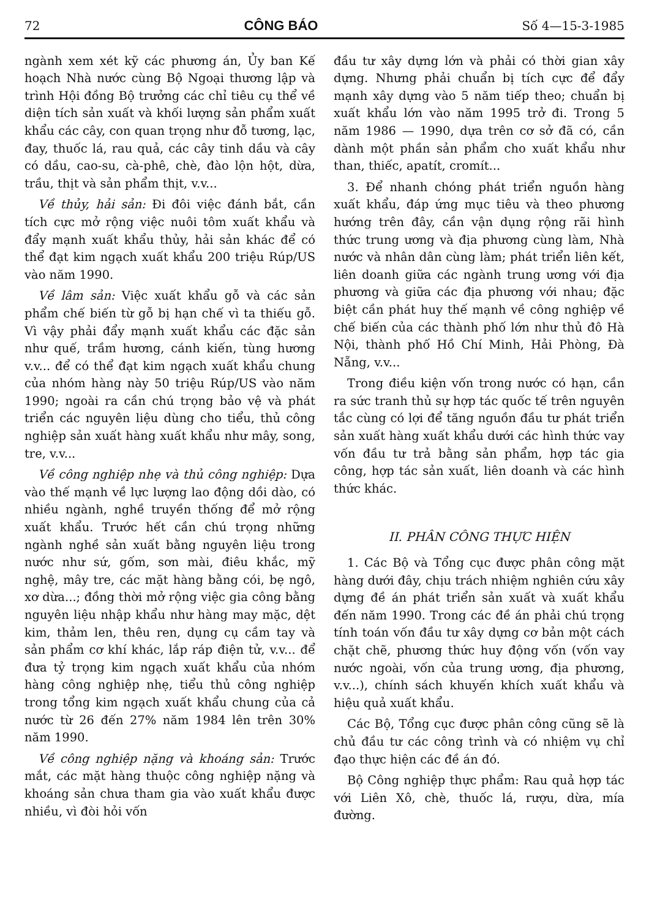72 CÔNG BÁO Số 4—15-3-1985
ngành xem xét kỹ các phương án, Ủy ban Kế hoạch Nhà nước cùng Bộ Ngoại thương lập và trình Hội đồng Bộ trưởng các chỉ tiêu cụ thể về diện tích sản xuất và khối lượng sản phẩm xuất khẩu các cây, con quan trọng như đỗ tương, lạc, đay, thuốc lá, rau quả, các cây tinh dầu và cây có dầu, cao-su, cà-phê, chè, đào lộn hột, dừa, trầu, thịt và sản phẩm thịt, v.v...
Về thủy, hải sản: Đi đôi việc đánh bắt, cần tích cực mở rộng việc nuôi tôm xuất khẩu và đẩy mạnh xuất khẩu thủy, hải sản khác để có thể đạt kim ngạch xuất khẩu 200 triệu Rúp/US vào năm 1990.
Về lâm sản: Việc xuất khẩu gỗ và các sản phẩm chế biến từ gỗ bị hạn chế vì ta thiếu gỗ. Vì vậy phải đẩy mạnh xuất khẩu các đặc sản như quế, trầm hương, cánh kiến, tùng hương v.v... để có thể đạt kim ngạch xuất khẩu chung của nhóm hàng này 50 triệu Rúp/US vào năm 1990; ngoài ra cần chú trọng bảo vệ và phát triển các nguyên liệu dùng cho tiểu, thủ công nghiệp sản xuất hàng xuất khẩu như mây, song, tre, v.v...
Về công nghiệp nhẹ và thủ công nghiệp: Dựa vào thế mạnh về lực lượng lao động dồi dào, có nhiều ngành, nghề truyền thống để mở rộng xuất khẩu. Trước hết cần chú trọng những ngành nghề sản xuất bằng nguyên liệu trong nước như sứ, gốm, sơn mài, điêu khắc, mỹ nghệ, mây tre, các mặt hàng bằng cói, bẹ ngô, xơ dừa...; đồng thời mở rộng việc gia công bằng nguyên liệu nhập khẩu như hàng may mặc, dệt kim, thảm len, thêu ren, dụng cụ cầm tay và sản phẩm cơ khí khác, lắp ráp điện tử, v.v... để đưa tỷ trọng kim ngạch xuất khẩu của nhóm hàng công nghiệp nhẹ, tiểu thủ công nghiệp trong tổng kim ngạch xuất khẩu chung của cả nước từ 26 đến 27% năm 1984 lên trên 30% năm 1990.
Về công nghiệp nặng và khoáng sản: Trước mắt, các mặt hàng thuộc công nghiệp nặng và khoáng sản chưa tham gia vào xuất khẩu được nhiều, vì đòi hỏi vốn
đầu tư xây dựng lớn và phải có thời gian xây dựng. Nhưng phải chuẩn bị tích cực để đẩy mạnh xây dựng vào 5 năm tiếp theo; chuẩn bị xuất khẩu lớn vào năm 1995 trở đi. Trong 5 năm 1986 — 1990, dựa trên cơ sở đã có, cần dành một phần sản phẩm cho xuất khẩu như than, thiếc, apatít, cromít...
3. Để nhanh chóng phát triển nguồn hàng xuất khẩu, đáp ứng mục tiêu và theo phương hướng trên đây, cần vận dụng rộng rãi hình thức trung ương và địa phương cùng làm, Nhà nước và nhân dân cùng làm; phát triển liên kết, liên doanh giữa các ngành trung ương với địa phương và giữa các địa phương với nhau; đặc biệt cần phát huy thế mạnh về công nghiệp về chế biến của các thành phố lớn như thủ đô Hà Nội, thành phố Hồ Chí Minh, Hải Phòng, Đà Nẵng, v.v...
Trong điều kiện vốn trong nước có hạn, cần ra sức tranh thủ sự hợp tác quốc tế trên nguyên tắc cùng có lợi để tăng nguồn đầu tư phát triển sản xuất hàng xuất khẩu dưới các hình thức vay vốn đầu tư trả bằng sản phẩm, hợp tác gia công, hợp tác sản xuất, liên doanh và các hình thức khác.
II. PHÂN CÔNG THỰC HIỆN
1. Các Bộ và Tổng cục được phân công mặt hàng dưới đây, chịu trách nhiệm nghiên cứu xây dựng đề án phát triển sản xuất và xuất khẩu đến năm 1990. Trong các đề án phải chú trọng tính toán vốn đầu tư xây dựng cơ bản một cách chặt chẽ, phương thức huy động vốn (vốn vay nước ngoài, vốn của trung ương, địa phương, v.v...), chính sách khuyến khích xuất khẩu và hiệu quả xuất khẩu.
Các Bộ, Tổng cục được phân công cũng sẽ là chủ đầu tư các công trình và có nhiệm vụ chỉ đạo thực hiện các đề án đó.
Bộ Công nghiệp thực phẩm: Rau quả hợp tác với Liên Xô, chè, thuốc lá, rượu, dừa, mía đường.